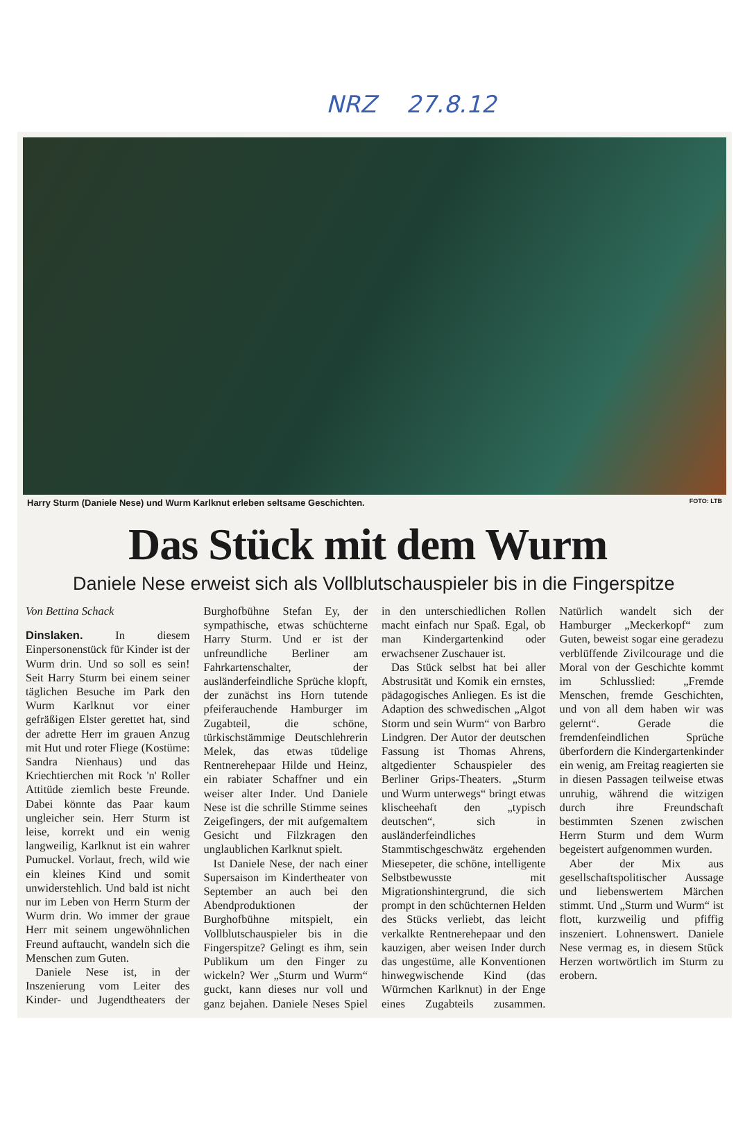NRZ 27.8.12
Harry Sturm (Daniele Nese) und Wurm Karlknut erleben seltsame Geschichten. FOTO: LTB
Das Stück mit dem Wurm
Daniele Nese erweist sich als Vollblutschauspieler bis in die Fingerspitze
Von Bettina Schack
Dinslaken. In diesem Einpersonenstück für Kinder ist der Wurm drin. Und so soll es sein! Seit Harry Sturm bei einem seiner täglichen Besuche im Park den Wurm Karlknut vor einer gefräßigen Elster gerettet hat, sind der adrette Herr im grauen Anzug mit Hut und roter Fliege (Kostüme: Sandra Nienhaus) und das Kriechtierchen mit Rock 'n' Roller Attitüde ziemlich beste Freunde. Dabei könnte das Paar kaum ungleicher sein. Herr Sturm ist leise, korrekt und ein wenig langweilig, Karlknut ist ein wahrer Pumuckel. Vorlaut, frech, wild wie ein kleines Kind und somit unwiderstehlich. Und bald ist nicht nur im Leben von Herrn Sturm der Wurm drin. Wo immer der graue Herr mit seinem ungewöhnlichen Freund auftaucht, wandeln sich die Menschen zum Guten.
Daniele Nese ist, in der Inszenierung vom Leiter des Kinder- und Jugendtheaters der Burghofbühne Stefan Ey, der sympathische, etwas schüchterne Harry Sturm. Und er ist der unfreundliche Berliner am Fahrkartenschalter, der ausländerfeindliche Sprüche klopft, der zunächst ins Horn tutende pfeiferauchende Hamburger im Zugabteil, die schöne, türkischstämmige Deutschlehrerin Melek, das etwas tüdelige Rentnerehepaar Hilde und Heinz, ein rabiater Schaffner und ein weiser alter Inder. Und Daniele Nese ist die schrille Stimme seines Zeigefingers, der mit aufgemaltem Gesicht und Filzkragen den unglaublichen Karlknut spielt.
Ist Daniele Nese, der nach einer Supersaison im Kindertheater von September an auch bei den Abendproduktionen der Burghofbühne mitspielt, ein Vollblutschauspieler bis in die Fingerspitze? Gelingt es ihm, sein Publikum um den Finger zu wickeln? Wer „Sturm und Wurm“ guckt, kann dieses nur voll und ganz bejahen. Daniele Neses Spiel in den unterschiedlichen Rollen macht einfach nur Spaß. Egal, ob man Kindergartenkind oder erwachsener Zuschauer ist.
Das Stück selbst hat bei aller Abstrusität und Komik ein ernstes, pädagogisches Anliegen. Es ist die Adaption des schwedischen „Algot Storm und sein Wurm“ von Barbro Lindgren. Der Autor der deutschen Fassung ist Thomas Ahrens, altgedienter Schauspieler des Berliner Grips-Theaters. „Sturm und Wurm unterwegs“ bringt etwas klischeehaft den „typisch deutschen“, sich in ausländerfeindliches Stammtischgeschwätz ergehenden Miesepeter, die schöne, intelligente Selbstbewusste mit Migrationshintergrund, die sich prompt in den schüchternen Helden des Stücks verliebt, das leicht verkalkte Rentnerehepaar und den kauzigen, aber weisen Inder durch das ungestüme, alle Konventionen hinwegwischende Kind (das Würmchen Karlknut) in der Enge eines Zugabteils zusammen. Natürlich wandelt sich der Hamburger „Meckerkopf“ zum Guten, beweist sogar eine geradezu verblüffende Zivilcourage und die Moral von der Geschichte kommt im Schlusslied: „Fremde Menschen, fremde Geschichten, und von all dem haben wir was gelernt“. Gerade die fremdenfeindlichen Sprüche überfordern die Kindergartenkinder ein wenig, am Freitag reagierten sie in diesen Passagen teilweise etwas unruhig, während die witzigen durch ihre Freundschaft bestimmten Szenen zwischen Herrn Sturm und dem Wurm begeistert aufgenommen wurden.
Aber der Mix aus gesellschaftspolitischer Aussage und liebenswertem Märchen stimmt. Und „Sturm und Wurm“ ist flott, kurzweilig und pfiffig inszeniert. Lohnenswert. Daniele Nese vermag es, in diesem Stück Herzen wortwörtlich im Sturm zu erobern.